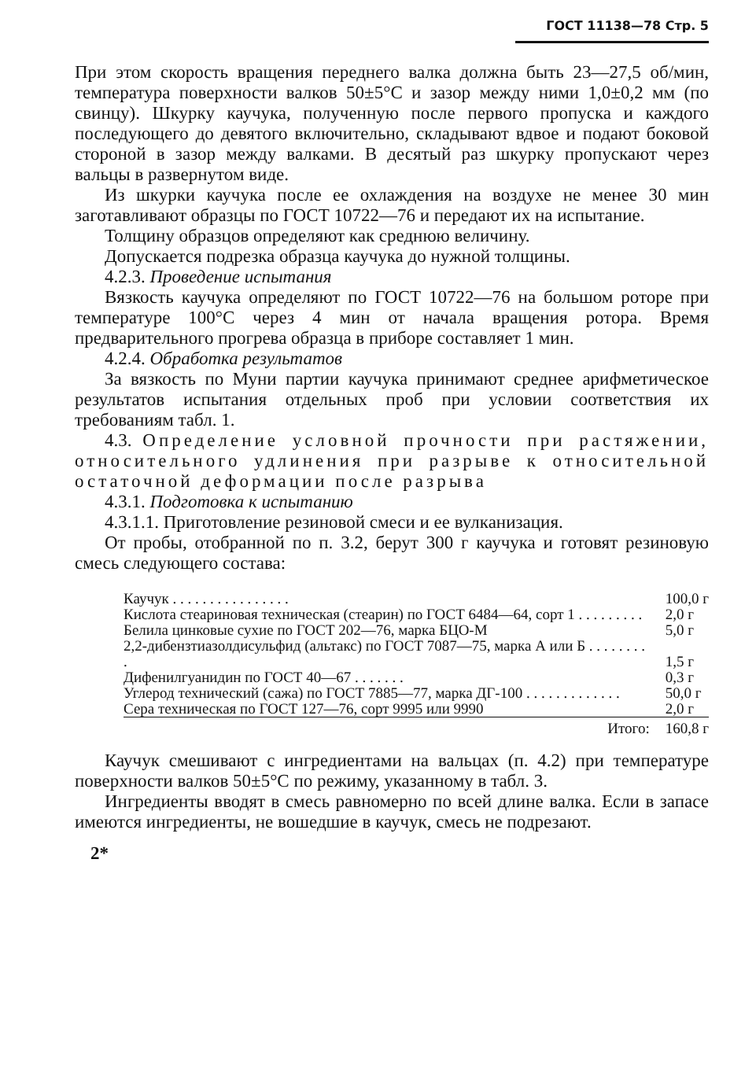ГОСТ 11138—78 Стр. 5
При этом скорость вращения переднего валка должна быть 23—27,5 об/мин, температура поверхности валков 50±5°С и зазор между ними 1,0±0,2 мм (по свинцу). Шкурку каучука, полученную после первого пропуска и каждого последующего до девятого включительно, складывают вдвое и подают боковой стороной в зазор между валками. В десятый раз шкурку пропускают через вальцы в развернутом виде.
Из шкурки каучука после ее охлаждения на воздухе не менее 30 мин заготавливают образцы по ГОСТ 10722—76 и передают их на испытание.
Толщину образцов определяют как среднюю величину.
Допускается подрезка образца каучука до нужной толщины.
4.2.3. Проведение испытания
Вязкость каучука определяют по ГОСТ 10722—76 на большом роторе при температуре 100°С через 4 мин от начала вращения ротора. Время предварительного прогрева образца в приборе составляет 1 мин.
4.2.4. Обработка результатов
За вязкость по Муни партии каучука принимают среднее арифметическое результатов испытания отдельных проб при условии соответствия их требованиям табл. 1.
4.3. Определение условной прочности при растяжении, относительного удлинения при разрыве к относительной остаточной деформации после разрыва
4.3.1. Подготовка к испытанию
4.3.1.1. Приготовление резиновой смеси и ее вулканизация.
От пробы, отобранной по п. 3.2, берут 300 г каучука и готовят резиновую смесь следующего состава:
| Каучук . . . . . . . . . . . . . . . . | 100,0 г |
| Кислота стеариновая техническая (стеарин) по ГОСТ 6484—64, сорт 1 . . . . . . . . . | 2,0 г |
| Белила цинковые сухие по ГОСТ 202—76, марка БЦО-М | 5,0 г |
| 2,2-дибензтиазолдисульфид (альтакс) по ГОСТ 7087—75, марка А или Б . . . . . . . . . | 1,5 г |
| Дифенилгуанидин по ГОСТ 40—67 . . . . . . . | 0,3 г |
| Углерод технический (сажа) по ГОСТ 7885—77, марка ДГ-100 . . . . . . . . . . . . . | 50,0 г |
| Сера техническая по ГОСТ 127—76, сорт 9995 или 9990 | 2,0 г |
| Итого: | 160,8 г |
Каучук смешивают с ингредиентами на вальцах (п. 4.2) при температуре поверхности валков 50±5°С по режиму, указанному в табл. 3.
Ингредиенты вводят в смесь равномерно по всей длине валка. Если в запасе имеются ингредиенты, не вошедшие в каучук, смесь не подрезают.
2*